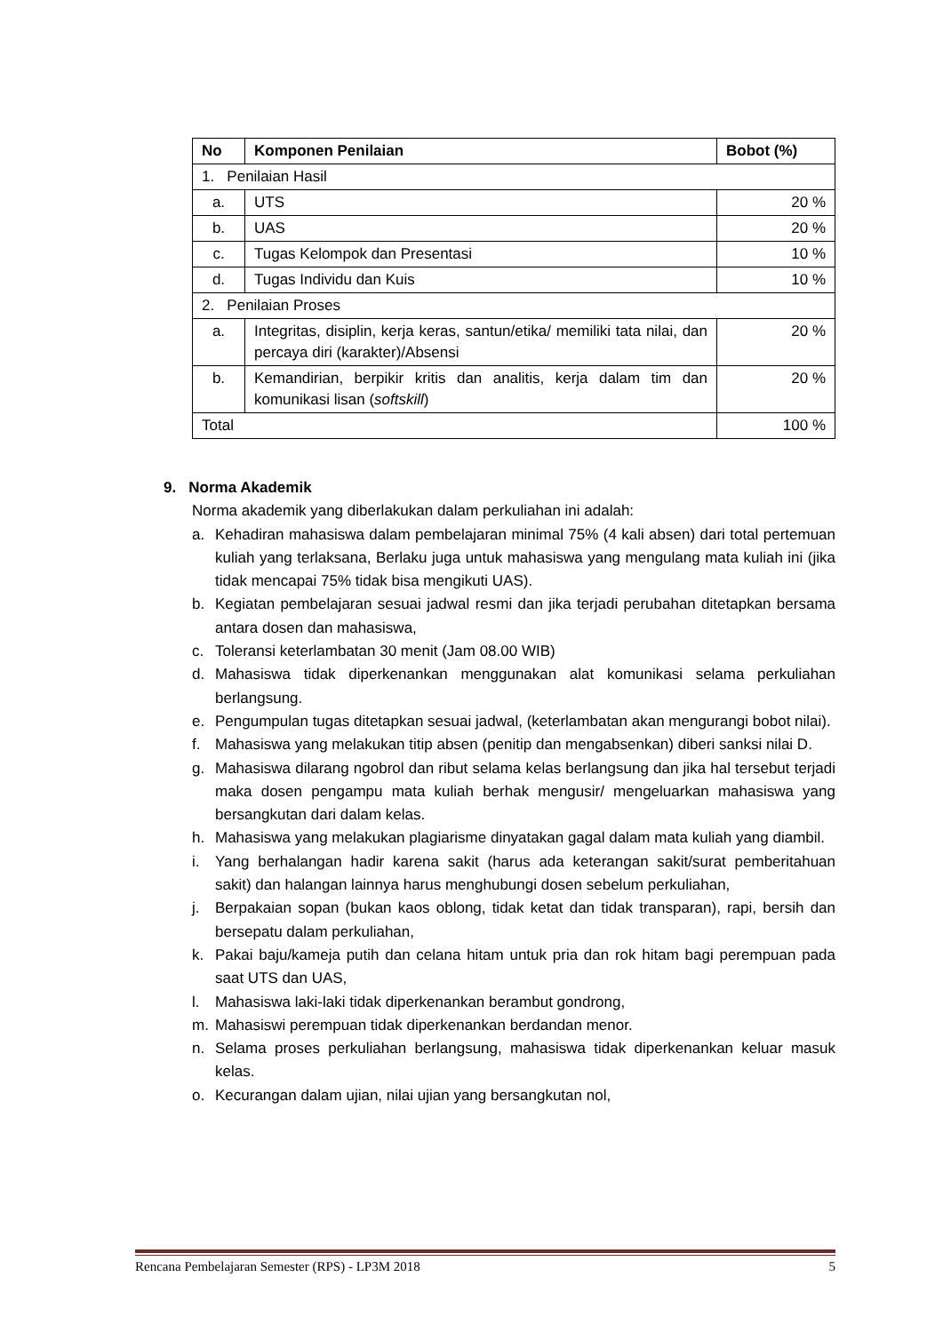| No | Komponen Penilaian | Bobot (%) |
| --- | --- | --- |
| 1. Penilaian Hasil | | |
| a. | UTS | 20 % |
| b. | UAS | 20 % |
| c. | Tugas Kelompok dan Presentasi | 10 % |
| d. | Tugas Individu dan Kuis | 10 % |
| 2. Penilaian Proses | | |
| a. | Integritas, disiplin, kerja keras, santun/etika/ memiliki tata nilai, dan percaya diri (karakter)/Absensi | 20 % |
| b. | Kemandirian, berpikir kritis dan analitis, kerja dalam tim dan komunikasi lisan ( softskill ) | 20 % |
| Total | | 100 % |
9. Norma Akademik
Norma akademik yang diberlakukan dalam perkuliahan ini adalah:
a. Kehadiran mahasiswa dalam pembelajaran minimal 75% (4 kali absen) dari total pertemuan kuliah yang terlaksana, Berlaku juga untuk mahasiswa yang mengulang mata kuliah ini (jika tidak mencapai 75% tidak bisa mengikuti UAS).
b. Kegiatan pembelajaran sesuai jadwal resmi dan jika terjadi perubahan ditetapkan bersama antara dosen dan mahasiswa,
c. Toleransi keterlambatan 30 menit (Jam 08.00 WIB)
d. Mahasiswa tidak diperkenankan menggunakan alat komunikasi selama perkuliahan berlangsung.
e. Pengumpulan tugas ditetapkan sesuai jadwal, (keterlambatan akan mengurangi bobot nilai).
f. Mahasiswa yang melakukan titip absen (penitip dan mengabsenkan) diberi sanksi nilai D.
g. Mahasiswa dilarang ngobrol dan ribut selama kelas berlangsung dan jika hal tersebut terjadi maka dosen pengampu mata kuliah berhak mengusir/ mengeluarkan mahasiswa yang bersangkutan dari dalam kelas.
h. Mahasiswa yang melakukan plagiarisme dinyatakan gagal dalam mata kuliah yang diambil.
i. Yang berhalangan hadir karena sakit (harus ada keterangan sakit/surat pemberitahuan sakit) dan halangan lainnya harus menghubungi dosen sebelum perkuliahan,
j. Berpakaian sopan (bukan kaos oblong, tidak ketat dan tidak transparan), rapi, bersih dan bersepatu dalam perkuliahan,
k. Pakai baju/kameja putih dan celana hitam untuk pria dan rok hitam bagi perempuan pada saat UTS dan UAS,
l. Mahasiswa laki-laki tidak diperkenankan berambut gondrong,
m. Mahasiswi perempuan tidak diperkenankan berdandan menor.
n. Selama proses perkuliahan berlangsung, mahasiswa tidak diperkenankan keluar masuk kelas.
o. Kecurangan dalam ujian, nilai ujian yang bersangkutan nol,
Rencana Pembelajaran Semester (RPS) - LP3M 2018 5